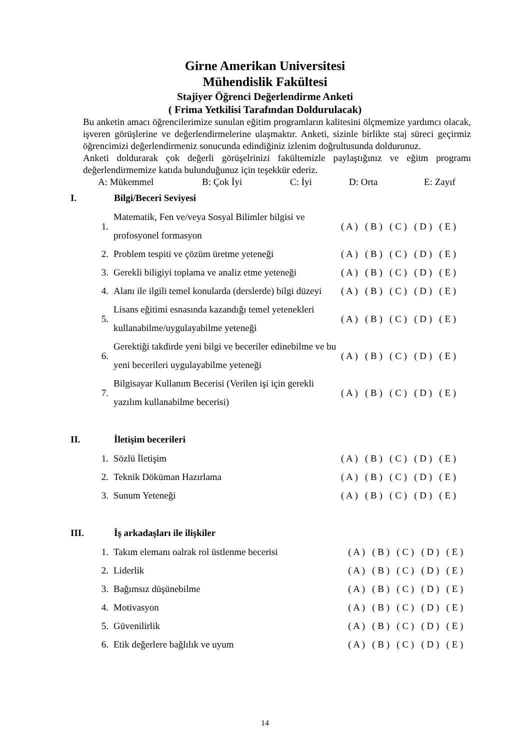Girne Amerikan Universitesi
Mühendislik Fakültesi
Stajiyer Öğrenci Değerlendirme Anketi
( Frima Yetkilisi Tarafından Doldurulacak)
Bu anketin amacı öğrencilerimize sunulan eğitim programların kalitesini ölçmemize yardımcı olacak, işveren görüşlerine ve değerlendirmelerine ulaşmaktır. Anketi, sizinle birlikte staj süreci geçirmiz öğrencimizi değerlendirmeniz sonucunda edindiğiniz izlenim doğrultusunda doldurunuz.
Anketi doldurarak çok değerli görüşelrinizi fakültemizle paylaştığınız ve eğitm programı değerlendirmemize katıda bulunduğunuz için teşekkür ederiz.
A: Mükemmel B: Çok İyi C: İyi D: Orta E: Zayıf
| I. | Bilgi/Beceri Seviyesi | |
| --- | --- | --- |
| 1. | Matematik, Fen ve/veya Sosyal Bilimler bilgisi ve profosyonel formasyon | ( A ) ( B ) ( C ) ( D ) ( E ) |
| 2. | Problem tespiti ve çözüm üretme yeteneği | ( A ) ( B ) ( C ) ( D ) ( E ) |
| 3. | Gerekli biligiyi toplama ve analiz etme yeteneği | ( A ) ( B ) ( C ) ( D ) ( E ) |
| 4. | Alanı ile ilgili temel konularda (derslerde) bilgi düzeyi | ( A ) ( B ) ( C ) ( D ) ( E ) |
| 5. | Lisans eğitimi esnasında kazandığı temel yetenekleri kullanabilme/uygulayabilme yeteneği | ( A ) ( B ) ( C ) ( D ) ( E ) |
| 6. | Gerektiği takdirde yeni bilgi ve beceriler edinebilme ve bu yeni becerileri uygulayabilme yeteneği | ( A ) ( B ) ( C ) ( D ) ( E ) |
| 7. | Bilgisayar Kullanım Becerisi (Verilen işi için gerekli yazılım kullanabilme becerisi) | ( A ) ( B ) ( C ) ( D ) ( E ) |
| II. | İletişim becerileri | |
| 1. | Sözlü İletişim | ( A ) ( B ) ( C ) ( D ) ( E ) |
| 2. | Teknik Döküman Hazırlama | ( A ) ( B ) ( C ) ( D ) ( E ) |
| 3. | Sunum Yeteneği | ( A ) ( B ) ( C ) ( D ) ( E ) |
| III. | İş arkadaşları ile ilişkiler | |
| 1. | Takım elemanı oalrak rol üstlenme becerisi | ( A ) ( B ) ( C ) ( D ) ( E ) |
| 2. | Liderlik | ( A ) ( B ) ( C ) ( D ) ( E ) |
| 3. | Bağımsız düşünebilme | ( A ) ( B ) ( C ) ( D ) ( E ) |
| 4. | Motivasyon | ( A ) ( B ) ( C ) ( D ) ( E ) |
| 5. | Güvenilirlik | ( A ) ( B ) ( C ) ( D ) ( E ) |
| 6. | Etik değerlere bağlılık ve uyum | ( A ) ( B ) ( C ) ( D ) ( E ) |
14